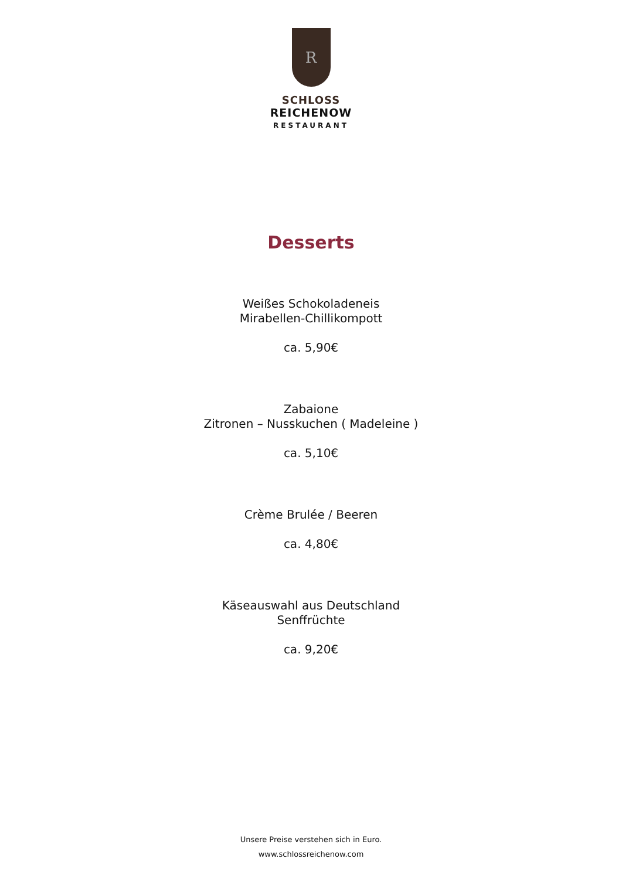R
SCHLOSS
REICHENOW
RESTAURANT
Desserts
Weißes Schokoladeneis
Mirabellen-Chillikompott
ca. 5,90€
Zabaione
Zitronen – Nusskuchen ( Madeleine )
ca. 5,10€
Crème Brulée / Beeren
ca. 4,80€
Käseauswahl aus Deutschland
Senffrüchte
ca. 9,20€
Unsere Preise verstehen sich in Euro.
www.schlossreichenow.com